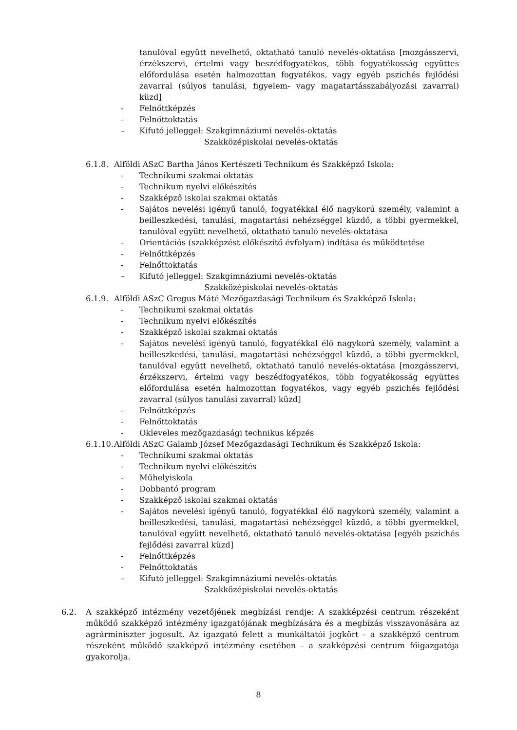tanulóval együtt nevelhető, oktatható tanuló nevelés-oktatása [mozgásszervi, érzékszervi, értelmi vagy beszédfogyatékos, több fogyatékosság együttes előfordulása esetén halmozottan fogyatékos, vagy egyéb pszichés fejlődési zavarral (súlyos tanulási, figyelem- vagy magatartásszabályozási zavarral) küzd]
- Felnőttképzés
- Felnőttoktatás
– Kifutó jelleggel: Szakgimnáziumi nevelés-oktatás
Szakközépiskolai nevelés-oktatás
6.1.8. Alföldi ASzC Bartha János Kertészeti Technikum és Szakképző Iskola:
- Technikumi szakmai oktatás
- Technikum nyelvi előkészítés
- Szakképző iskolai szakmai oktatás
- Sajátos nevelési igényű tanuló, fogyatékkal élő nagykorú személy, valamint a beilleszkedési, tanulási, magatartási nehézséggel küzdő, a többi gyermekkel, tanulóval együtt nevelhető, oktatható tanuló nevelés-oktatása
- Orientációs (szakképzést előkészítő évfolyam) indítása és működtetése
- Felnőttképzés
- Felnőttoktatás
– Kifutó jelleggel: Szakgimnáziumi nevelés-oktatás
Szakközépiskolai nevelés-oktatás
6.1.9. Alföldi ASzC Gregus Máté Mezőgazdasági Technikum és Szakképző Iskola:
- Technikumi szakmai oktatás
- Technikum nyelvi előkészítés
- Szakképző iskolai szakmai oktatás
- Sajátos nevelési igényű tanuló, fogyatékkal élő nagykorú személy, valamint a beilleszkedési, tanulási, magatartási nehézséggel küzdő, a többi gyermekkel, tanulóval együtt nevelhető, oktatható tanuló nevelés-oktatása [mozgásszervi, érzékszervi, értelmi vagy beszédfogyatékos, több fogyatékosság együttes előfordulása esetén halmozottan fogyatékos, vagy egyéb pszichés fejlődési zavarral (súlyos tanulási zavarral) küzd]
- Felnőttképzés
- Felnőttoktatás
- Okleveles mezőgazdasági technikus képzés
6.1.10. Alföldi ASzC Galamb József Mezőgazdasági Technikum és Szakképző Iskola:
- Technikumi szakmai oktatás
- Technikum nyelvi előkészítés
- Műhelyiskola
- Dobbantó program
- Szakképző iskolai szakmai oktatás
- Sajátos nevelési igényű tanuló, fogyatékkal élő nagykorú személy, valamint a beilleszkedési, tanulási, magatartási nehézséggel küzdő, a többi gyermekkel, tanulóval együtt nevelhető, oktatható tanuló nevelés-oktatása [egyéb pszichés fejlődési zavarral küzd]
- Felnőttképzés
- Felnőttoktatás
– Kifutó jelleggel: Szakgimnáziumi nevelés-oktatás
Szakközépiskolai nevelés-oktatás
6.2. A szakképző intézmény vezetőjének megbízási rendje: A szakképzési centrum részeként működő szakképző intézmény igazgatójának megbízására és a megbízás visszavonására az agrárminiszter jogosult. Az igazgató felett a munkáltatói jogkört - a szakképző centrum részeként működő szakképző intézmény esetében - a szakképzési centrum főigazgatója gyakorolja.
8